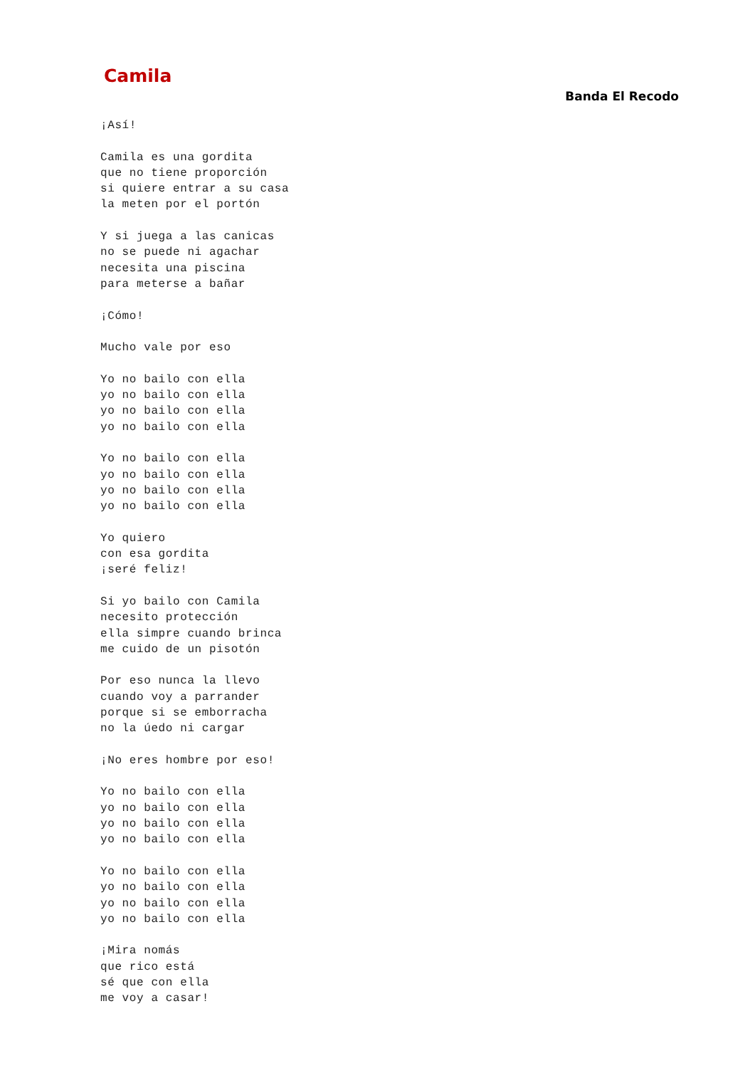Camila
Banda El Recodo
¡Así!

Camila es una gordita
que no tiene proporción
si quiere entrar a su casa
la meten por el portón

Y si juega a las canicas
no se puede ni agachar
necesita una piscina
para meterse a bañar

¡Cómo!

Mucho vale por eso

Yo no bailo con ella
yo no bailo con ella
yo no bailo con ella
yo no bailo con ella

Yo no bailo con ella
yo no bailo con ella
yo no bailo con ella
yo no bailo con ella

Yo quiero
con esa gordita
¡seré feliz!

Si yo bailo con Camila
necesito protección
ella simpre cuando brinca
me cuido de un pisotón

Por eso nunca la llevo
cuando voy a parrander
porque si se emborracha
no la úedo ni cargar

¡No eres hombre por eso!

Yo no bailo con ella
yo no bailo con ella
yo no bailo con ella
yo no bailo con ella

Yo no bailo con ella
yo no bailo con ella
yo no bailo con ella
yo no bailo con ella

¡Mira nomás
que rico está
sé que con ella
me voy a casar!